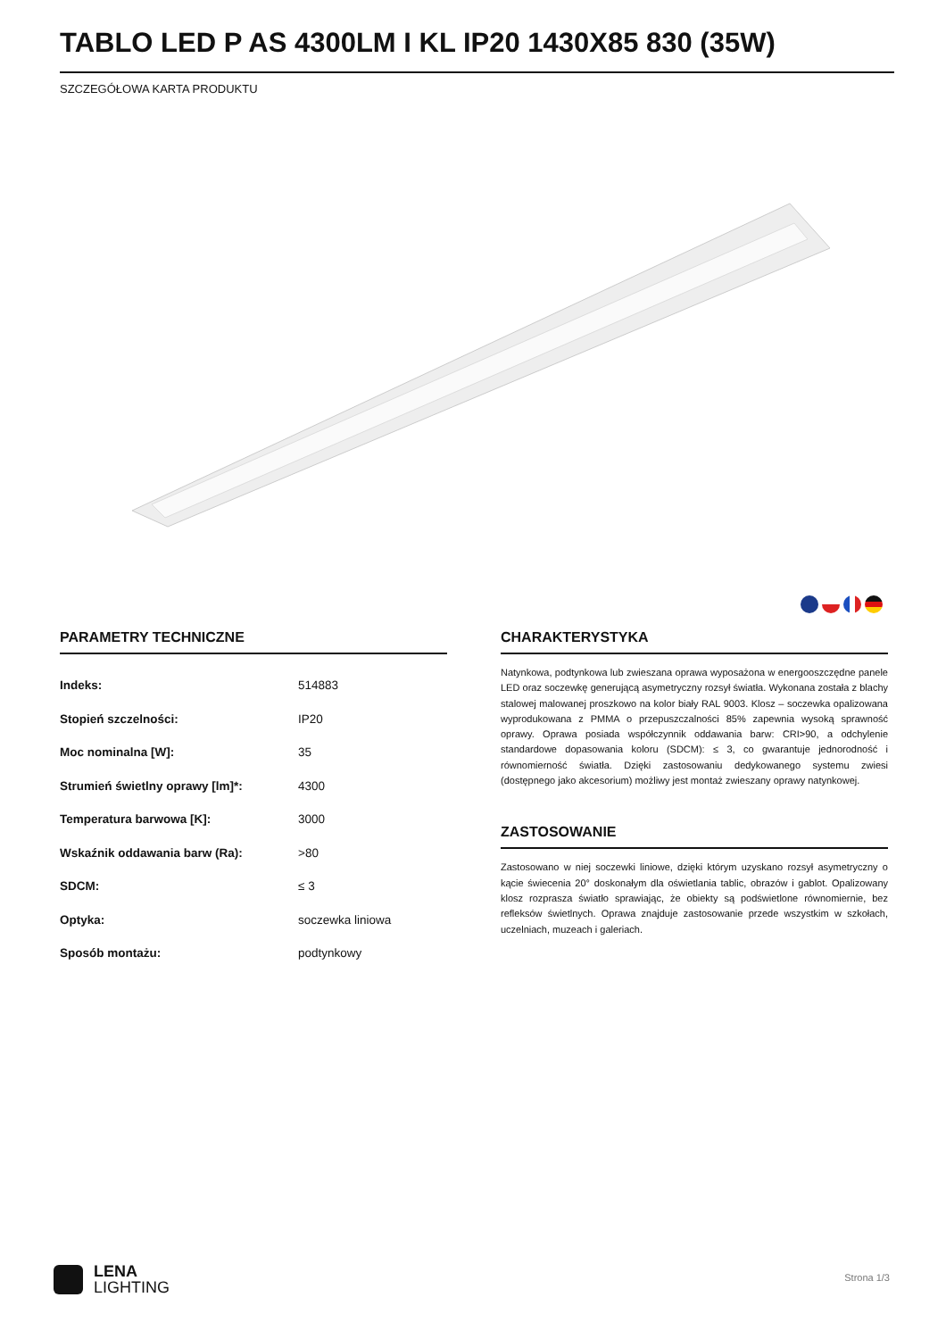TABLO LED P AS 4300LM I KL IP20 1430X85 830 (35W)
SZCZEGÓŁOWA KARTA PRODUKTU
PARAMETRY TECHNICZNE
| Indeks: | 514883 |
| Stopień szczelności: | IP20 |
| Moc nominalna [W]: | 35 |
| Strumień świetlny oprawy [lm]*: | 4300 |
| Temperatura barwowa [K]: | 3000 |
| Wskaźnik oddawania barw (Ra): | >80 |
| SDCM: | ≤ 3 |
| Optyka: | soczewka liniowa |
| Sposób montażu: | podtynkowy |
CHARAKTERYSTYKA
Natynkowa, podtynkowa lub zwieszana oprawa wyposażona w energooszczędne panele LED oraz soczewkę generującą asymetryczny rozsył światła. Wykonana została z blachy stalowej malowanej proszkowo na kolor biały RAL 9003. Klosz – soczewka opalizowana wyprodukowana z PMMA o przepuszczalności 85% zapewnia wysoką sprawność oprawy. Oprawa posiada współczynnik oddawania barw: CRI>90, a odchylenie standardowe dopasowania koloru (SDCM): ≤ 3, co gwarantuje jednorodność i równomierność światła. Dzięki zastosowaniu dedykowanego systemu zwiesi (dostępnego jako akcesorium) możliwy jest montaż zwieszany oprawy natynkowej.
ZASTOSOWANIE
Zastosowano w niej soczewki liniowe, dzięki którym uzyskano rozsył asymetryczny o kącie świecenia 20° doskonałym dla oświetlania tablic, obrazów i gablot. Opalizowany klosz rozprasza światło sprawiając, że obiekty są podświetlone równomiernie, bez refleksów świetlnych. Oprawa znajduje zastosowanie przede wszystkim w szkołach, uczelniach, muzeach i galeriach.
LENA
LIGHTING
Strona 1/3